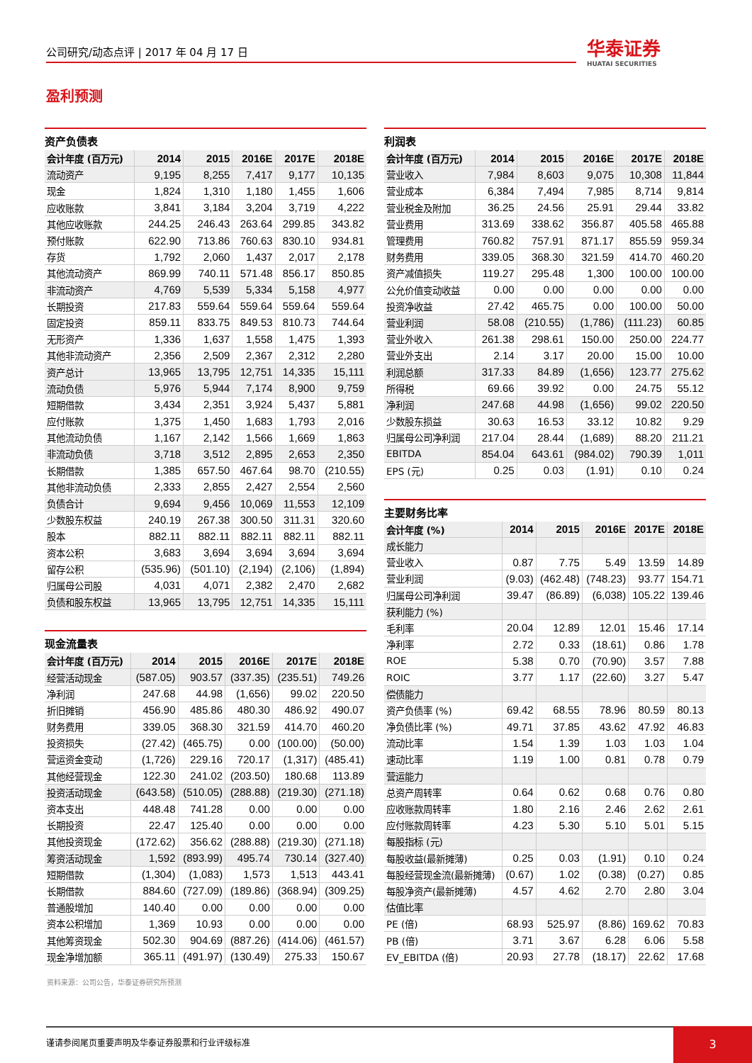公司研究/动态点评 | 2017 年 04 月 17 日 华泰证券
HUATAI SECURITIES
盈利预测
资产负债表
| 会计年度 (百万元) | 2014 | 2015 | 2016E | 2017E | 2018E |
| --- | --- | --- | --- | --- | --- |
| 流动资产 | 9,195 | 8,255 | 7,417 | 9,177 | 10,135 |
| 现金 | 1,824 | 1,310 | 1,180 | 1,455 | 1,606 |
| 应收账款 | 3,841 | 3,184 | 3,204 | 3,719 | 4,222 |
| 其他应收账款 | 244.25 | 246.43 | 263.64 | 299.85 | 343.82 |
| 预付账款 | 622.90 | 713.86 | 760.63 | 830.10 | 934.81 |
| 存货 | 1,792 | 2,060 | 1,437 | 2,017 | 2,178 |
| 其他流动资产 | 869.99 | 740.11 | 571.48 | 856.17 | 850.85 |
| 非流动资产 | 4,769 | 5,539 | 5,334 | 5,158 | 4,977 |
| 长期投资 | 217.83 | 559.64 | 559.64 | 559.64 | 559.64 |
| 固定投资 | 859.11 | 833.75 | 849.53 | 810.73 | 744.64 |
| 无形资产 | 1,336 | 1,637 | 1,558 | 1,475 | 1,393 |
| 其他非流动资产 | 2,356 | 2,509 | 2,367 | 2,312 | 2,280 |
| 资产总计 | 13,965 | 13,795 | 12,751 | 14,335 | 15,111 |
| 流动负债 | 5,976 | 5,944 | 7,174 | 8,900 | 9,759 |
| 短期借款 | 3,434 | 2,351 | 3,924 | 5,437 | 5,881 |
| 应付账款 | 1,375 | 1,450 | 1,683 | 1,793 | 2,016 |
| 其他流动负债 | 1,167 | 2,142 | 1,566 | 1,669 | 1,863 |
| 非流动负债 | 3,718 | 3,512 | 2,895 | 2,653 | 2,350 |
| 长期借款 | 1,385 | 657.50 | 467.64 | 98.70 | (210.55) |
| 其他非流动负债 | 2,333 | 2,855 | 2,427 | 2,554 | 2,560 |
| 负债合计 | 9,694 | 9,456 | 10,069 | 11,553 | 12,109 |
| 少数股东权益 | 240.19 | 267.38 | 300.50 | 311.31 | 320.60 |
| 股本 | 882.11 | 882.11 | 882.11 | 882.11 | 882.11 |
| 资本公积 | 3,683 | 3,694 | 3,694 | 3,694 | 3,694 |
| 留存公积 | (535.96) | (501.10) | (2,194) | (2,106) | (1,894) |
| 归属母公司股 | 4,031 | 4,071 | 2,382 | 2,470 | 2,682 |
| 负债和股东权益 | 13,965 | 13,795 | 12,751 | 14,335 | 15,111 |
现金流量表
| 会计年度 (百万元) | 2014 | 2015 | 2016E | 2017E | 2018E |
| --- | --- | --- | --- | --- | --- |
| 经营活动现金 | (587.05) | 903.57 | (337.35) | (235.51) | 749.26 |
| 净利润 | 247.68 | 44.98 | (1,656) | 99.02 | 220.50 |
| 折旧摊销 | 456.90 | 485.86 | 480.30 | 486.92 | 490.07 |
| 财务费用 | 339.05 | 368.30 | 321.59 | 414.70 | 460.20 |
| 投资损失 | (27.42) | (465.75) | 0.00 | (100.00) | (50.00) |
| 营运资金变动 | (1,726) | 229.16 | 720.17 | (1,317) | (485.41) |
| 其他经营现金 | 122.30 | 241.02 | (203.50) | 180.68 | 113.89 |
| 投资活动现金 | (643.58) | (510.05) | (288.88) | (219.30) | (271.18) |
| 资本支出 | 448.48 | 741.28 | 0.00 | 0.00 | 0.00 |
| 长期投资 | 22.47 | 125.40 | 0.00 | 0.00 | 0.00 |
| 其他投资现金 | (172.62) | 356.62 | (288.88) | (219.30) | (271.18) |
| 筹资活动现金 | 1,592 | (893.99) | 495.74 | 730.14 | (327.40) |
| 短期借款 | (1,304) | (1,083) | 1,573 | 1,513 | 443.41 |
| 长期借款 | 884.60 | (727.09) | (189.86) | (368.94) | (309.25) |
| 普通股增加 | 140.40 | 0.00 | 0.00 | 0.00 | 0.00 |
| 资本公积增加 | 1,369 | 10.93 | 0.00 | 0.00 | 0.00 |
| 其他筹资现金 | 502.30 | 904.69 | (887.26) | (414.06) | (461.57) |
| 现金净增加额 | 365.11 | (491.97) | (130.49) | 275.33 | 150.67 |
利润表
| 会计年度 (百万元) | 2014 | 2015 | 2016E | 2017E | 2018E |
| --- | --- | --- | --- | --- | --- |
| 营业收入 | 7,984 | 8,603 | 9,075 | 10,308 | 11,844 |
| 营业成本 | 6,384 | 7,494 | 7,985 | 8,714 | 9,814 |
| 营业税金及附加 | 36.25 | 24.56 | 25.91 | 29.44 | 33.82 |
| 营业费用 | 313.69 | 338.62 | 356.87 | 405.58 | 465.88 |
| 管理费用 | 760.82 | 757.91 | 871.17 | 855.59 | 959.34 |
| 财务费用 | 339.05 | 368.30 | 321.59 | 414.70 | 460.20 |
| 资产减值损失 | 119.27 | 295.48 | 1,300 | 100.00 | 100.00 |
| 公允价值变动收益 | 0.00 | 0.00 | 0.00 | 0.00 | 0.00 |
| 投资净收益 | 27.42 | 465.75 | 0.00 | 100.00 | 50.00 |
| 营业利润 | 58.08 | (210.55) | (1,786) | (111.23) | 60.85 |
| 营业外收入 | 261.38 | 298.61 | 150.00 | 250.00 | 224.77 |
| 营业外支出 | 2.14 | 3.17 | 20.00 | 15.00 | 10.00 |
| 利润总额 | 317.33 | 84.89 | (1,656) | 123.77 | 275.62 |
| 所得税 | 69.66 | 39.92 | 0.00 | 24.75 | 55.12 |
| 净利润 | 247.68 | 44.98 | (1,656) | 99.02 | 220.50 |
| 少数股东损益 | 30.63 | 16.53 | 33.12 | 10.82 | 9.29 |
| 归属母公司净利润 | 217.04 | 28.44 | (1,689) | 88.20 | 211.21 |
| EBITDA | 854.04 | 643.61 | (984.02) | 790.39 | 1,011 |
| EPS (元) | 0.25 | 0.03 | (1.91) | 0.10 | 0.24 |
主要财务比率
| 会计年度 (%) | 2014 | 2015 | 2016E | 2017E | 2018E |
| --- | --- | --- | --- | --- | --- |
| 成长能力 | | | | | |
| 营业收入 | 0.87 | 7.75 | 5.49 | 13.59 | 14.89 |
| 营业利润 | (9.03) | (462.48) | (748.23) | 93.77 | 154.71 |
| 归属母公司净利润 | 39.47 | (86.89) | (6,038) | 105.22 | 139.46 |
| 获利能力 (%) | | | | | |
| 毛利率 | 20.04 | 12.89 | 12.01 | 15.46 | 17.14 |
| 净利率 | 2.72 | 0.33 | (18.61) | 0.86 | 1.78 |
| ROE | 5.38 | 0.70 | (70.90) | 3.57 | 7.88 |
| ROIC | 3.77 | 1.17 | (22.60) | 3.27 | 5.47 |
| 偿债能力 | | | | | |
| 资产负债率 (%) | 69.42 | 68.55 | 78.96 | 80.59 | 80.13 |
| 净负债比率 (%) | 49.71 | 37.85 | 43.62 | 47.92 | 46.83 |
| 流动比率 | 1.54 | 1.39 | 1.03 | 1.03 | 1.04 |
| 速动比率 | 1.19 | 1.00 | 0.81 | 0.78 | 0.79 |
| 营运能力 | | | | | |
| 总资产周转率 | 0.64 | 0.62 | 0.68 | 0.76 | 0.80 |
| 应收账款周转率 | 1.80 | 2.16 | 2.46 | 2.62 | 2.61 |
| 应付账款周转率 | 4.23 | 5.30 | 5.10 | 5.01 | 5.15 |
| 每股指标 (元) | | | | | |
| 每股收益(最新摊薄) | 0.25 | 0.03 | (1.91) | 0.10 | 0.24 |
| 每股经营现金流(最新摊薄) | (0.67) | 1.02 | (0.38) | (0.27) | 0.85 |
| 每股净资产(最新摊薄) | 4.57 | 4.62 | 2.70 | 2.80 | 3.04 |
| 估值比率 | | | | | |
| PE (倍) | 68.93 | 525.97 | (8.86) | 169.62 | 70.83 |
| PB (倍) | 3.71 | 3.67 | 6.28 | 6.06 | 5.58 |
| EV_EBITDA (倍) | 20.93 | 27.78 | (18.17) | 22.62 | 17.68 |
资料来源：公司公告，华泰证券研究所预测
谨请参阅尾页重要声明及华泰证券股票和行业评级标准 3